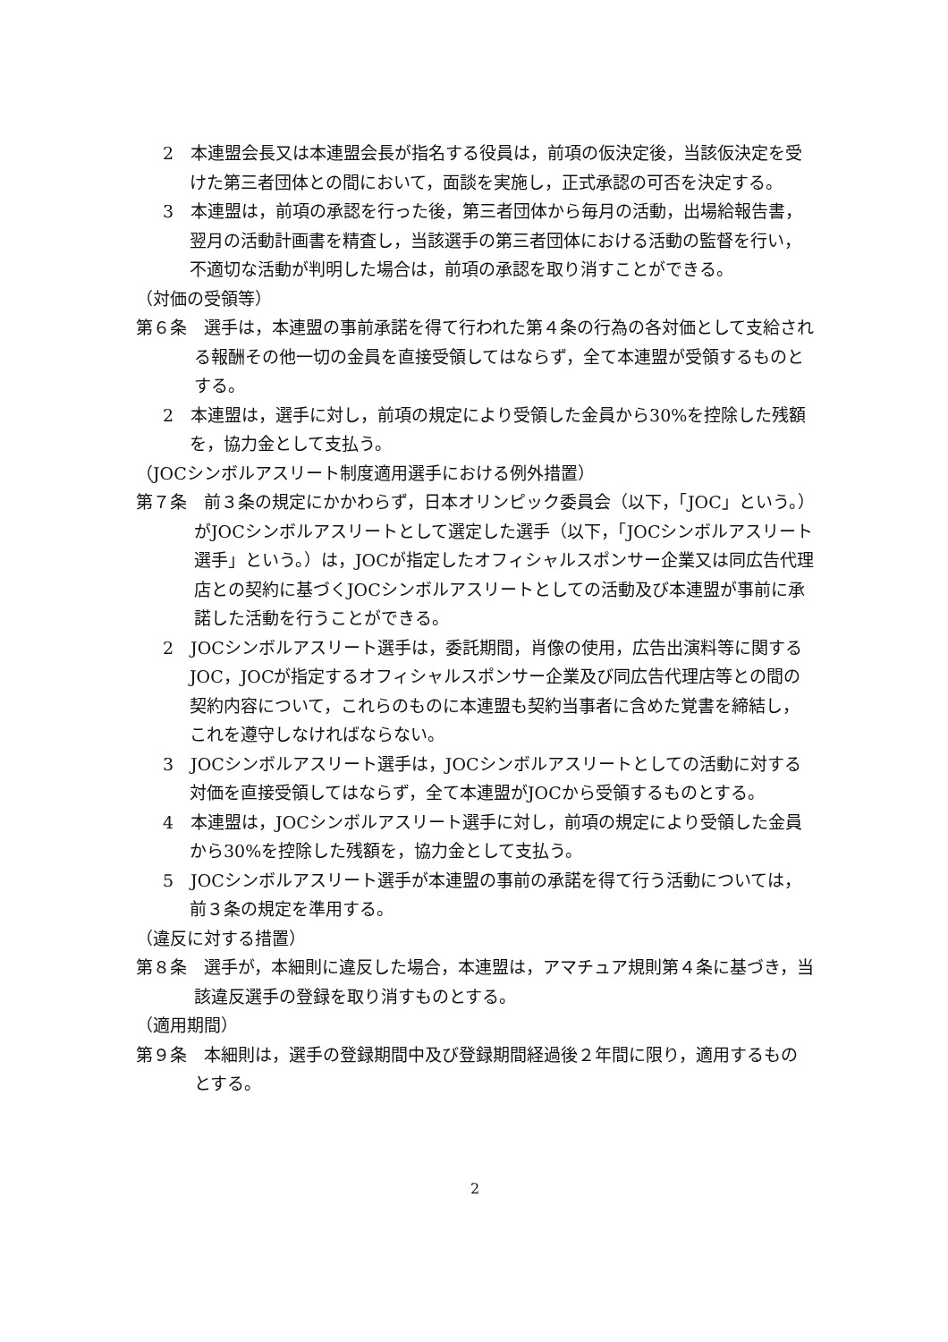2　本連盟会長又は本連盟会長が指名する役員は，前項の仮決定後，当該仮決定を受けた第三者団体との間において，面談を実施し，正式承認の可否を決定する。
3　本連盟は，前項の承認を行った後，第三者団体から毎月の活動，出場給報告書，翌月の活動計画書を精査し，当該選手の第三者団体における活動の監督を行い，不適切な活動が判明した場合は，前項の承認を取り消すことができる。
（対価の受領等）
第６条　選手は，本連盟の事前承諾を得て行われた第４条の行為の各対価として支給される報酬その他一切の金員を直接受領してはならず，全て本連盟が受領するものとする。
2　本連盟は，選手に対し，前項の規定により受領した金員から30%を控除した残額を，協力金として支払う。
（JOCシンボルアスリート制度適用選手における例外措置）
第７条　前３条の規定にかかわらず，日本オリンピック委員会（以下，「JOC」という。）がJOCシンボルアスリートとして選定した選手（以下，「JOCシンボルアスリート選手」という。）は，JOCが指定したオフィシャルスポンサー企業又は同広告代理店との契約に基づくJOCシンボルアスリートとしての活動及び本連盟が事前に承諾した活動を行うことができる。
2　JOCシンボルアスリート選手は，委託期間，肖像の使用，広告出演料等に関するJOC，JOCが指定するオフィシャルスポンサー企業及び同広告代理店等との間の契約内容について，これらのものに本連盟も契約当事者に含めた覚書を締結し，これを遵守しなければならない。
3　JOCシンボルアスリート選手は，JOCシンボルアスリートとしての活動に対する対価を直接受領してはならず，全て本連盟がJOCから受領するものとする。
4　本連盟は，JOCシンボルアスリート選手に対し，前項の規定により受領した金員から30%を控除した残額を，協力金として支払う。
5　JOCシンボルアスリート選手が本連盟の事前の承諾を得て行う活動については，前３条の規定を準用する。
（違反に対する措置）
第８条　選手が，本細則に違反した場合，本連盟は，アマチュア規則第４条に基づき，当該違反選手の登録を取り消すものとする。
（適用期間）
第９条　本細則は，選手の登録期間中及び登録期間経過後２年間に限り，適用するものとする。
2